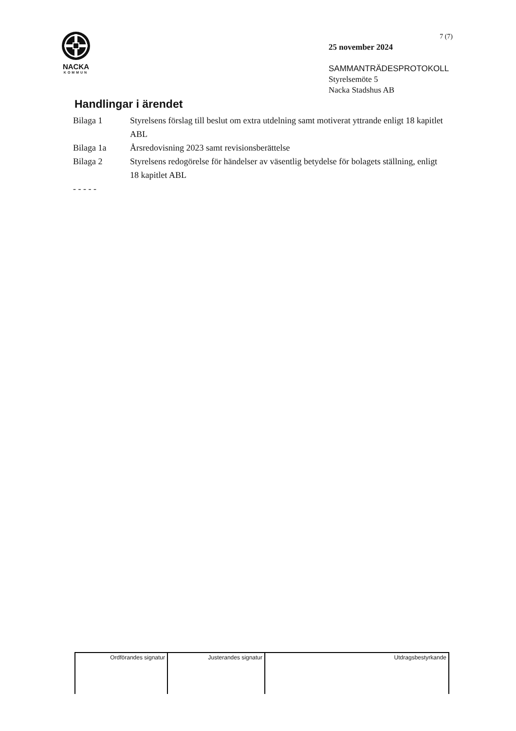NACKA
KOMMUN
7 (7)
25 november 2024
SAMMANTRÄDESPROTOKOLL
Styrelsemöte 5
Nacka Stadshus AB
Handlingar i ärendet
| Bilaga 1 | Styrelsens förslag till beslut om extra utdelning samt motiverat yttrande enligt 18 kapitlet ABL |
| Bilaga 1a | Årsredovisning 2023 samt revisionsberättelse |
| Bilaga 2 | Styrelsens redogörelse för händelser av väsentlig betydelse för bolagets ställning, enligt 18 kapitlet ABL |
| - - - - - | |
| Ordförandes signatur | Justerandes signatur | Utdragsbestyrkande |